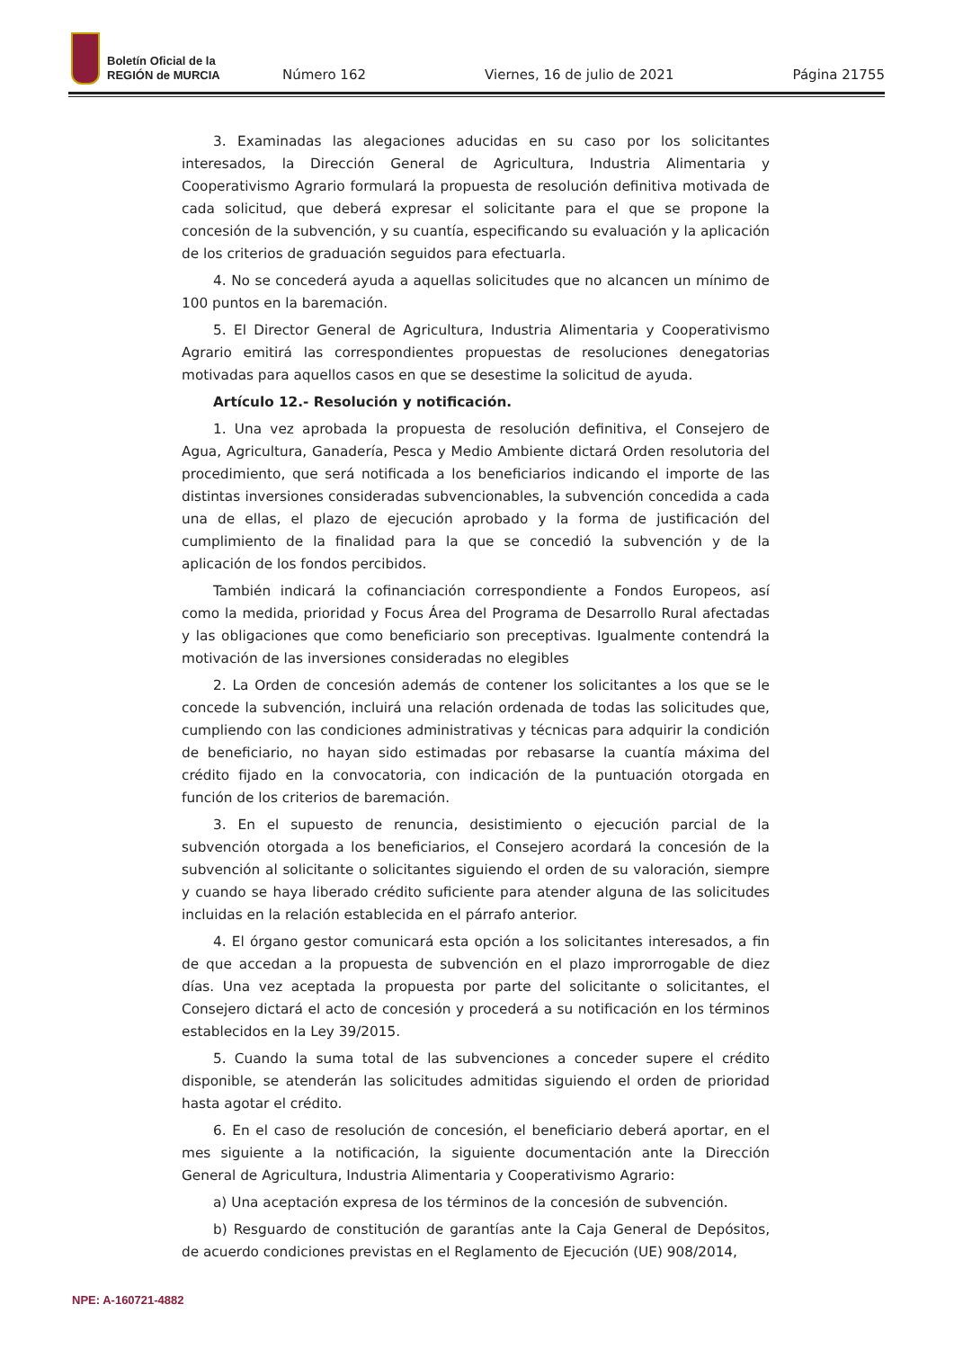Boletín Oficial de la
REGIÓN de MURCIA
Número 162 Viernes, 16 de julio de 2021 Página 21755
3. Examinadas las alegaciones aducidas en su caso por los solicitantes interesados, la Dirección General de Agricultura, Industria Alimentaria y Cooperativismo Agrario formulará la propuesta de resolución definitiva motivada de cada solicitud, que deberá expresar el solicitante para el que se propone la concesión de la subvención, y su cuantía, especificando su evaluación y la aplicación de los criterios de graduación seguidos para efectuarla.
4. No se concederá ayuda a aquellas solicitudes que no alcancen un mínimo de 100 puntos en la baremación.
5. El Director General de Agricultura, Industria Alimentaria y Cooperativismo Agrario emitirá las correspondientes propuestas de resoluciones denegatorias motivadas para aquellos casos en que se desestime la solicitud de ayuda.
Artículo 12.- Resolución y notificación.
1. Una vez aprobada la propuesta de resolución definitiva, el Consejero de Agua, Agricultura, Ganadería, Pesca y Medio Ambiente dictará Orden resolutoria del procedimiento, que será notificada a los beneficiarios indicando el importe de las distintas inversiones consideradas subvencionables, la subvención concedida a cada una de ellas, el plazo de ejecución aprobado y la forma de justificación del cumplimiento de la finalidad para la que se concedió la subvención y de la aplicación de los fondos percibidos.
También indicará la cofinanciación correspondiente a Fondos Europeos, así como la medida, prioridad y Focus Área del Programa de Desarrollo Rural afectadas y las obligaciones que como beneficiario son preceptivas. Igualmente contendrá la motivación de las inversiones consideradas no elegibles
2. La Orden de concesión además de contener los solicitantes a los que se le concede la subvención, incluirá una relación ordenada de todas las solicitudes que, cumpliendo con las condiciones administrativas y técnicas para adquirir la condición de beneficiario, no hayan sido estimadas por rebasarse la cuantía máxima del crédito fijado en la convocatoria, con indicación de la puntuación otorgada en función de los criterios de baremación.
3. En el supuesto de renuncia, desistimiento o ejecución parcial de la subvención otorgada a los beneficiarios, el Consejero acordará la concesión de la subvención al solicitante o solicitantes siguiendo el orden de su valoración, siempre y cuando se haya liberado crédito suficiente para atender alguna de las solicitudes incluidas en la relación establecida en el párrafo anterior.
4. El órgano gestor comunicará esta opción a los solicitantes interesados, a fin de que accedan a la propuesta de subvención en el plazo improrrogable de diez días. Una vez aceptada la propuesta por parte del solicitante o solicitantes, el Consejero dictará el acto de concesión y procederá a su notificación en los términos establecidos en la Ley 39/2015.
5. Cuando la suma total de las subvenciones a conceder supere el crédito disponible, se atenderán las solicitudes admitidas siguiendo el orden de prioridad hasta agotar el crédito.
6. En el caso de resolución de concesión, el beneficiario deberá aportar, en el mes siguiente a la notificación, la siguiente documentación ante la Dirección General de Agricultura, Industria Alimentaria y Cooperativismo Agrario:
a) Una aceptación expresa de los términos de la concesión de subvención.
b) Resguardo de constitución de garantías ante la Caja General de Depósitos, de acuerdo condiciones previstas en el Reglamento de Ejecución (UE) 908/2014,
NPE: A-160721-4882